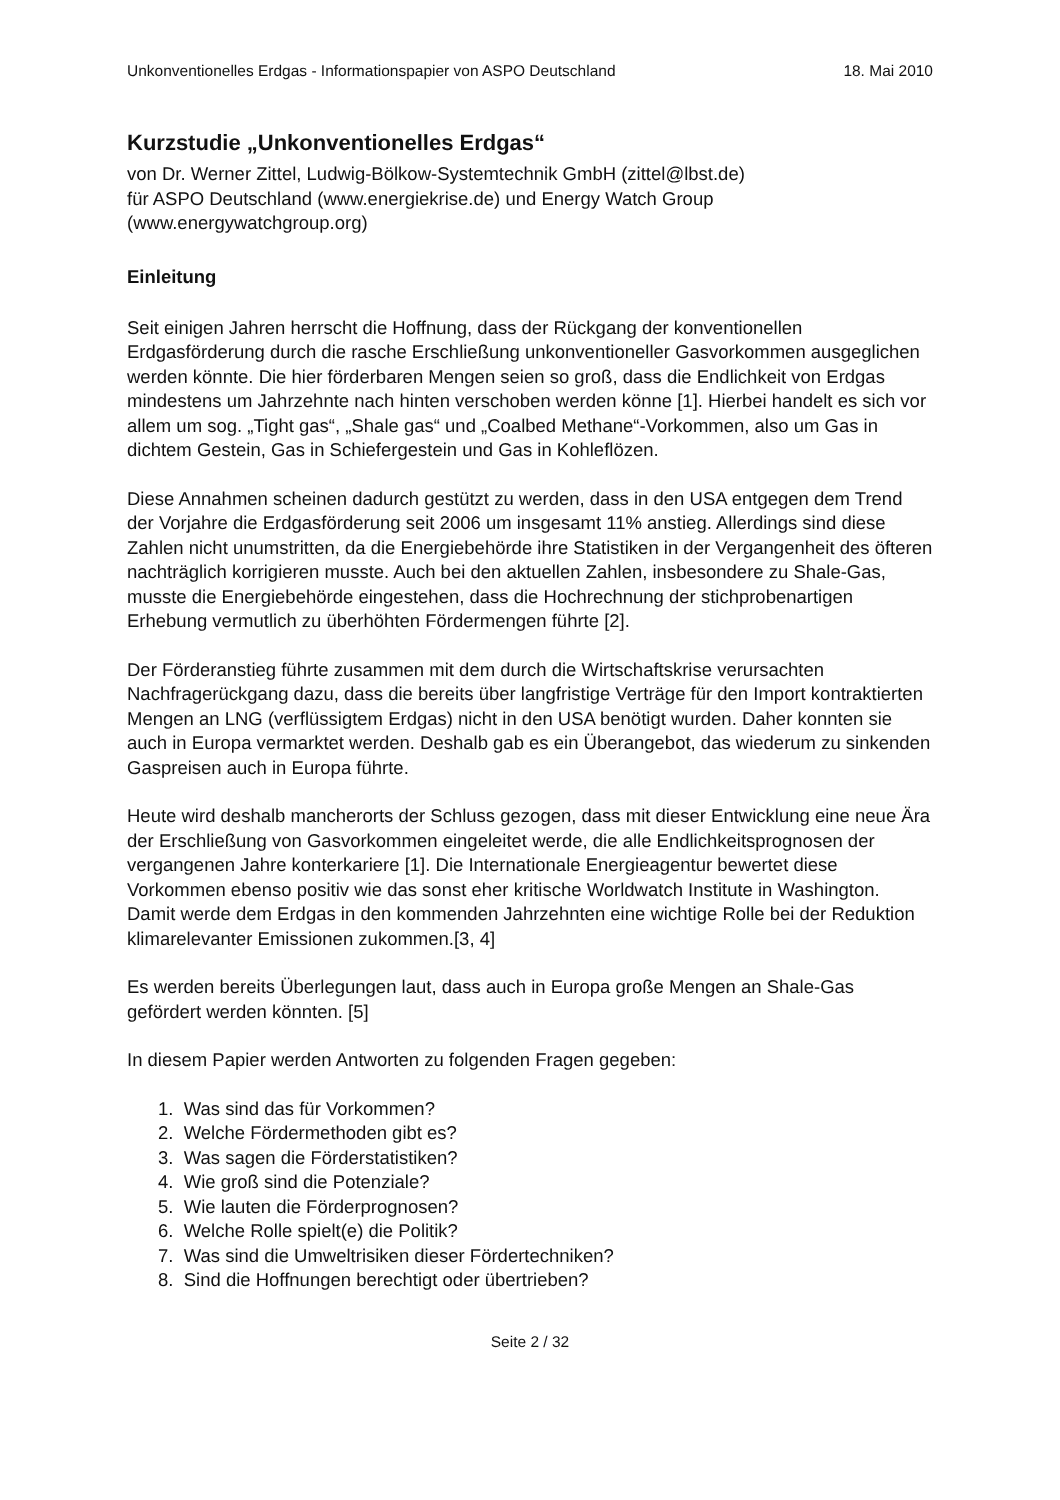Unkonventionelles Erdgas - Informationspapier von ASPO Deutschland 18. Mai 2010
Kurzstudie „Unkonventionelles Erdgas“
von Dr. Werner Zittel, Ludwig-Bölkow-Systemtechnik GmbH (zittel@lbst.de)
für ASPO Deutschland (www.energiekrise.de) und Energy Watch Group
(www.energywatchgroup.org)
Einleitung
Seit einigen Jahren herrscht die Hoffnung, dass der Rückgang der konventionellen Erdgasförderung durch die rasche Erschließung unkonventioneller Gasvorkommen ausgeglichen werden könnte. Die hier förderbaren Mengen seien so groß, dass die Endlichkeit von Erdgas mindestens um Jahrzehnte nach hinten verschoben werden könne [1]. Hierbei handelt es sich vor allem um sog. „Tight gas“, „Shale gas“ und „Coalbed Methane“-Vorkommen, also um Gas in dichtem Gestein, Gas in Schiefergestein und Gas in Kohleflözen.
Diese Annahmen scheinen dadurch gestützt zu werden, dass in den USA entgegen dem Trend der Vorjahre die Erdgasförderung seit 2006 um insgesamt 11% anstieg. Allerdings sind diese Zahlen nicht unumstritten, da die Energiebehörde ihre Statistiken in der Vergangenheit des öfteren nachträglich korrigieren musste. Auch bei den aktuellen Zahlen, insbesondere zu Shale-Gas, musste die Energiebehörde eingestehen, dass die Hochrechnung der stichprobenartigen Erhebung vermutlich zu überhöhten Fördermengen führte [2].
Der Förderanstieg führte zusammen mit dem durch die Wirtschaftskrise verursachten Nachfragerückgang dazu, dass die bereits über langfristige Verträge für den Import kontraktierten Mengen an LNG (verflüssigtem Erdgas) nicht in den USA benötigt wurden. Daher konnten sie auch in Europa vermarktet werden. Deshalb gab es ein Überangebot, das wiederum zu sinkenden Gaspreisen auch in Europa führte.
Heute wird deshalb mancherorts der Schluss gezogen, dass mit dieser Entwicklung eine neue Ära der Erschließung von Gasvorkommen eingeleitet werde, die alle Endlichkeitsprognosen der vergangenen Jahre konterkariere [1]. Die Internationale Energieagentur bewertet diese Vorkommen ebenso positiv wie das sonst eher kritische Worldwatch Institute in Washington. Damit werde dem Erdgas in den kommenden Jahrzehnten eine wichtige Rolle bei der Reduktion klimarelevanter Emissionen zukommen.[3, 4]
Es werden bereits Überlegungen laut, dass auch in Europa große Mengen an Shale-Gas gefördert werden könnten. [5]
In diesem Papier werden Antworten zu folgenden Fragen gegeben:
1. Was sind das für Vorkommen?
2. Welche Fördermethoden gibt es?
3. Was sagen die Förderstatistiken?
4. Wie groß sind die Potenziale?
5. Wie lauten die Förderprognosen?
6. Welche Rolle spielt(e) die Politik?
7. Was sind die Umweltrisiken dieser Fördertechniken?
8. Sind die Hoffnungen berechtigt oder übertrieben?
Seite 2 / 32